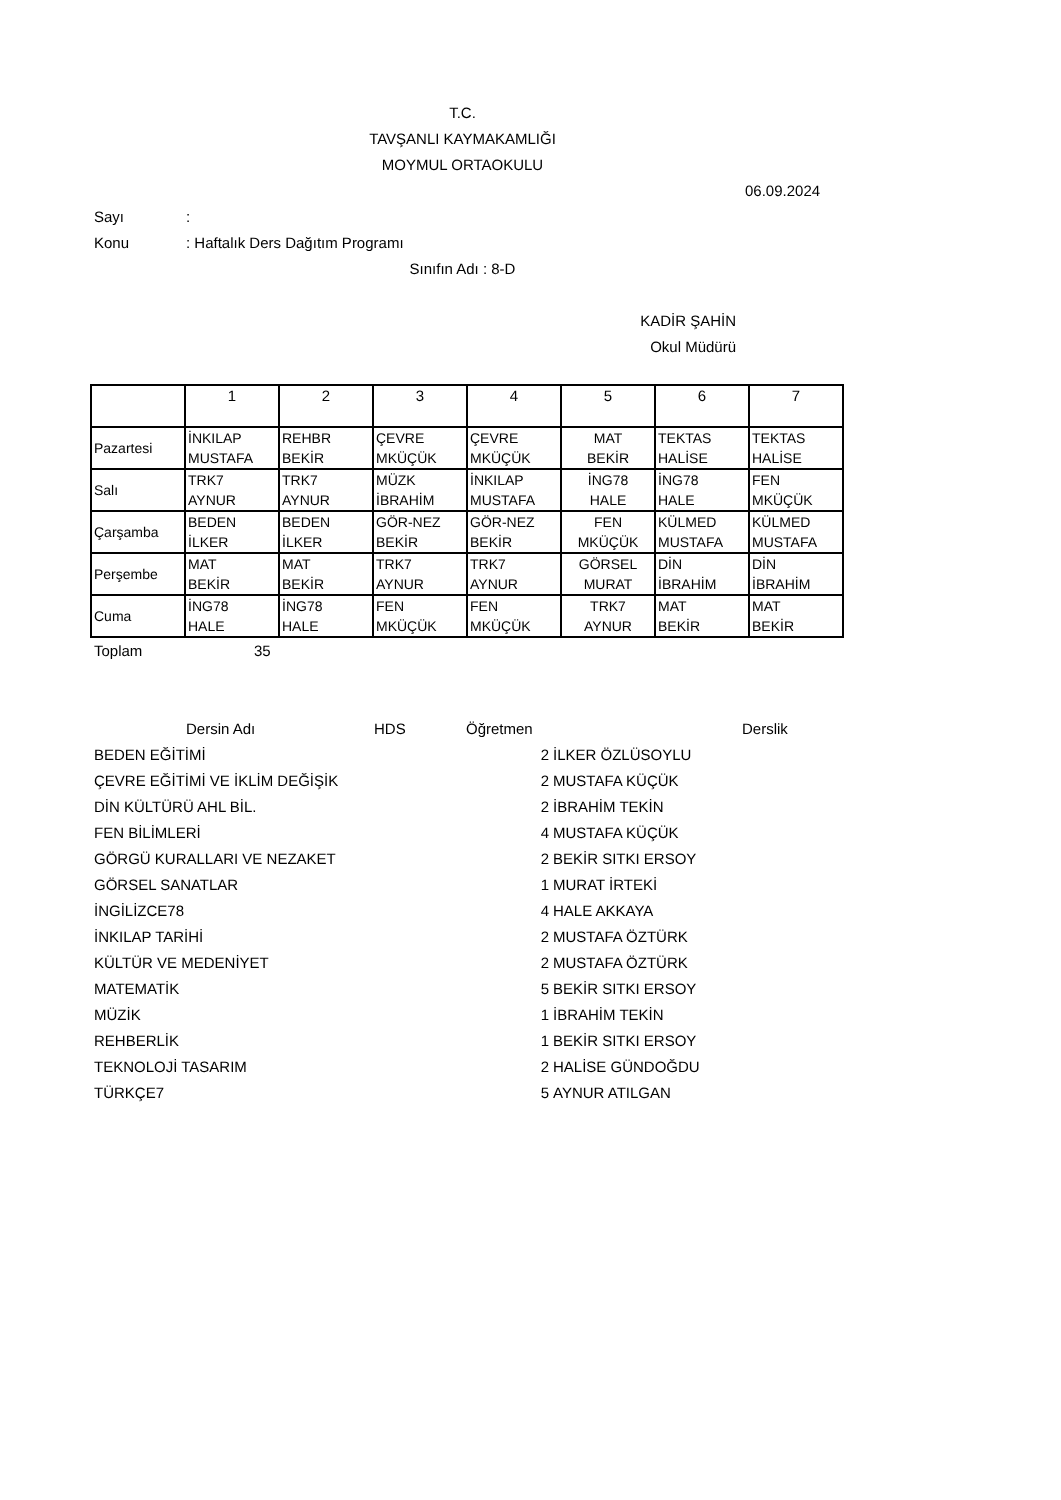T.C.
TAVŞANLI KAYMAKAMLIĞI
MOYMUL ORTAOKULU
06.09.2024
Sayı:
Konu: Haftalık Ders Dağıtım Programı
Sınıfın Adı : 8-D
KADİR ŞAHİN
Okul Müdürü
| | 1 | 2 | 3 | 4 | 5 | 6 | 7 |
| Pazartesi | İNKILAP MUSTAFA | REHBR BEKİR | ÇEVRE MKÜÇÜK | ÇEVRE MKÜÇÜK | MAT BEKİR | TEKTAS HALİSE | TEKTAS HALİSE |
| Salı | TRK7 AYNUR | TRK7 AYNUR | MÜZK İBRAHİM | İNKILAP MUSTAFA | İNG78 HALE | İNG78 HALE | FEN MKÜÇÜK |
| Çarşamba | BEDEN İLKER | BEDEN İLKER | GÖR-NEZ BEKİR | GÖR-NEZ BEKİR | FEN MKÜÇÜK | KÜLMED MUSTAFA | KÜLMED MUSTAFA |
| Perşembe | MAT BEKİR | MAT BEKİR | TRK7 AYNUR | TRK7 AYNUR | GÖRSEL MURAT | DİN İBRAHİM | DİN İBRAHİM |
| Cuma | İNG78 HALE | İNG78 HALE | FEN MKÜÇÜK | FEN MKÜÇÜK | TRK7 AYNUR | MAT BEKİR | MAT BEKİR |
Toplam 35
Dersin Adı HDS Öğretmen Derslik
BEDEN EĞİTİMİ 2 İLKER ÖZLÜSOYLU
ÇEVRE EĞİTİMİ VE İKLİM DEĞİŞİK 2 MUSTAFA KÜÇÜK
DİN KÜLTÜRÜ AHL BİL. 2 İBRAHİM TEKİN
FEN BİLİMLERİ 4 MUSTAFA KÜÇÜK
GÖRGÜ KURALLARI VE NEZAKET 2 BEKİR SITKI ERSOY
GÖRSEL SANATLAR 1 MURAT İRTEKİ
İNGİLİZCE78 4 HALE AKKAYA
İNKILAP TARİHİ 2 MUSTAFA ÖZTÜRK
KÜLTÜR VE MEDENİYET 2 MUSTAFA ÖZTÜRK
MATEMATİK 5 BEKİR SITKI ERSOY
MÜZİK 1 İBRAHİM TEKİN
REHBERLİK 1 BEKİR SITKI ERSOY
TEKNOLOJİ TASARIM 2 HALİSE GÜNDOĞDU
TÜRKÇE7 5 AYNUR ATILGAN